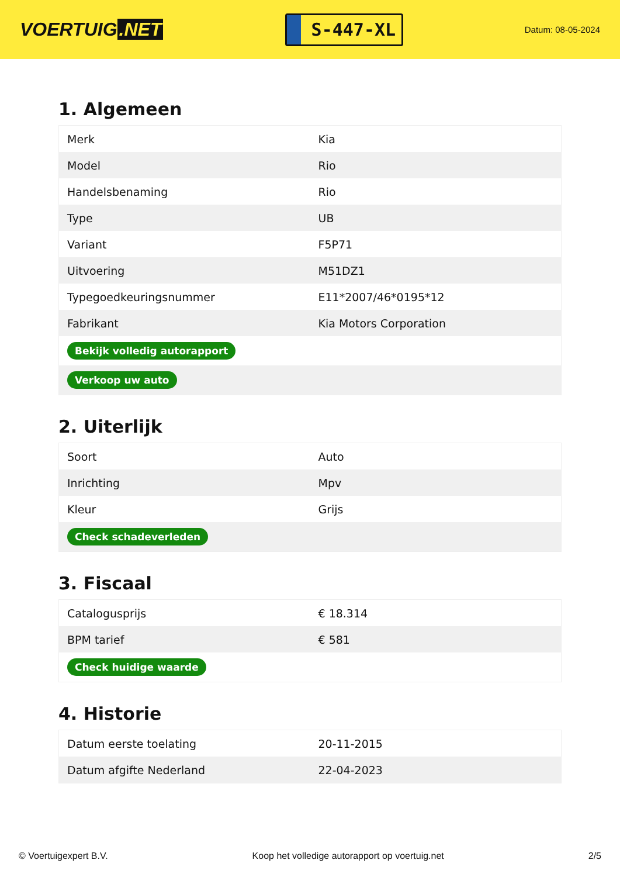VOERTUIG.NET
S-447-XL
Datum: 08-05-2024
1. Algemeen
| Merk | Kia |
| Model | Rio |
| Handelsbenaming | Rio |
| Type | UB |
| Variant | F5P71 |
| Uitvoering | M51DZ1 |
| Typegoedkeuringsnummer | E11*2007/46*0195*12 |
| Fabrikant | Kia Motors Corporation |
| Bekijk volledig autorapport | |
| Verkoop uw auto | |
2. Uiterlijk
| Soort | Auto |
| Inrichting | Mpv |
| Kleur | Grijs |
| Check schadeverleden | |
3. Fiscaal
| Catalogusprijs | € 18.314 |
| BPM tarief | € 581 |
| Check huidige waarde | |
4. Historie
| Datum eerste toelating | 20-11-2015 |
| Datum afgifte Nederland | 22-04-2023 |
© Voertuigexpert B.V. Koop het volledige autorapport op voertuig.net 2/5